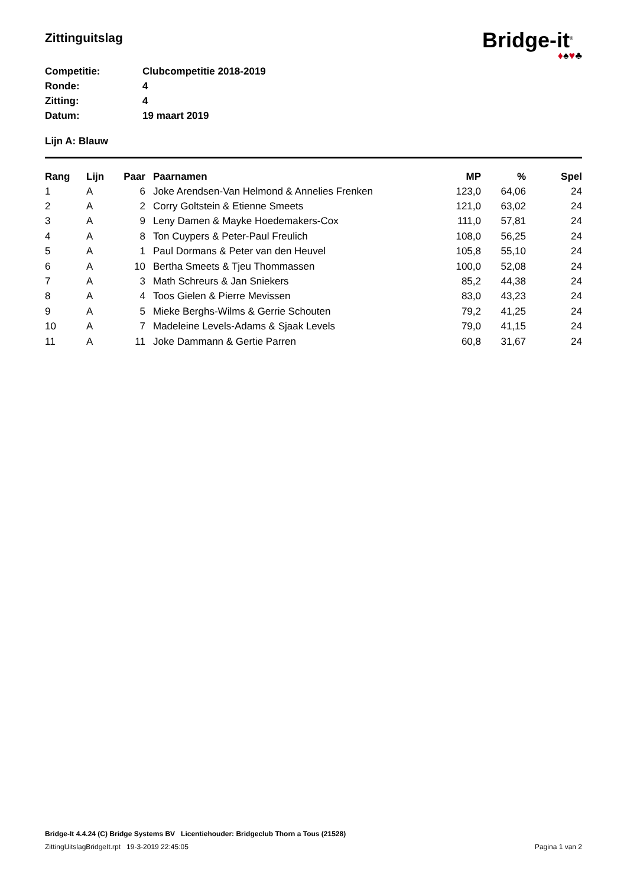Zittinguitslag
Bridge-it<sup>©</sup>
♦♠♥♣
Competitie: Clubcompetitie 2018-2019
Ronde: 4
Zitting: 4
Datum: 19 maart 2019
Lijn A: Blauw
| Rang | Lijn | Paar | Paarnamen | MP | % | Spel |
| --- | --- | --- | --- | --- | --- | --- |
| 1 | A | 6 | Joke Arendsen-Van Helmond & Annelies Frenken | 123,0 | 64,06 | 24 |
| 2 | A | 2 | Corry Goltstein & Etienne Smeets | 121,0 | 63,02 | 24 |
| 3 | A | 9 | Leny Damen & Mayke Hoedemakers-Cox | 111,0 | 57,81 | 24 |
| 4 | A | 8 | Ton Cuypers & Peter-Paul Freulich | 108,0 | 56,25 | 24 |
| 5 | A | 1 | Paul Dormans & Peter van den Heuvel | 105,8 | 55,10 | 24 |
| 6 | A | 10 | Bertha Smeets & Tjeu Thommassen | 100,0 | 52,08 | 24 |
| 7 | A | 3 | Math Schreurs & Jan Sniekers | 85,2 | 44,38 | 24 |
| 8 | A | 4 | Toos Gielen & Pierre Mevissen | 83,0 | 43,23 | 24 |
| 9 | A | 5 | Mieke Berghs-Wilms & Gerrie Schouten | 79,2 | 41,25 | 24 |
| 10 | A | 7 | Madeleine Levels-Adams & Sjaak Levels | 79,0 | 41,15 | 24 |
| 11 | A | 11 | Joke Dammann & Gertie Parren | 60,8 | 31,67 | 24 |
Bridge-It 4.4.24 (C) Bridge Systems BV Licentiehouder: Bridgeclub Thorn a Tous (21528)
ZittingUitslagBridgeIt.rpt 19-3-2019 22:45:05 Pagina 1 van 2